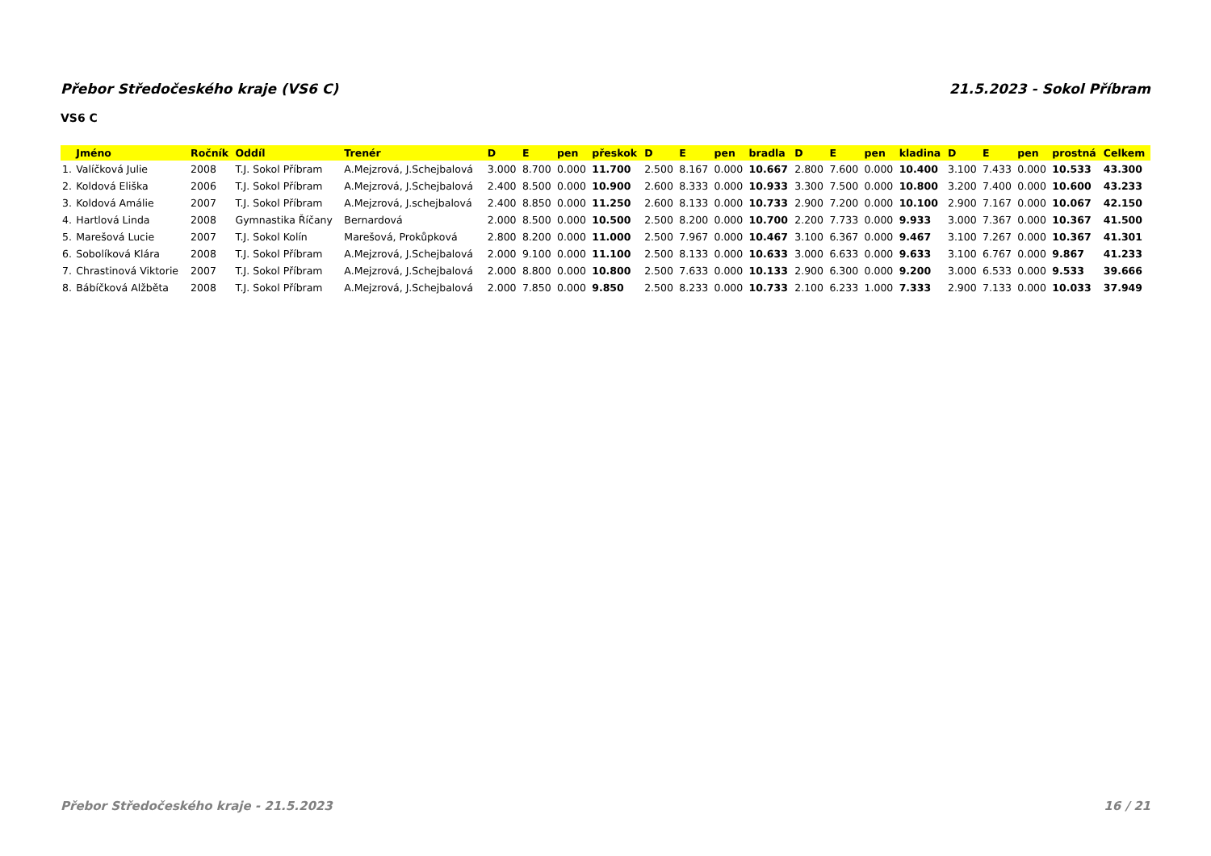Přebor Středočeského kraje (VS6 C) 21.5.2023 - Sokol Příbram
VS6 C
| | Jméno | Ročník | Oddíl | Trenér | D | E | pen | přeskok | D | E | pen | bradla | D | E | pen | kladina | D | E | pen | prostná | Celkem |
| --- | --- | --- | --- | --- | --- | --- | --- | --- | --- | --- | --- | --- | --- | --- | --- | --- | --- | --- | --- | --- | --- |
| 1. | Valíčková Julie | 2008 | T.J. Sokol Příbram | A.Mejzrová, J.Schejbalová | 3.000 | 8.700 | 0.000 | 11.700 | 2.500 | 8.167 | 0.000 | 10.667 | 2.800 | 7.600 | 0.000 | 10.400 | 3.100 | 7.433 | 0.000 | 10.533 | 43.300 |
| 2. | Koldová Eliška | 2006 | T.J. Sokol Příbram | A.Mejzrová, J.Schejbalová | 2.400 | 8.500 | 0.000 | 10.900 | 2.600 | 8.333 | 0.000 | 10.933 | 3.300 | 7.500 | 0.000 | 10.800 | 3.200 | 7.400 | 0.000 | 10.600 | 43.233 |
| 3. | Koldová Amálie | 2007 | T.J. Sokol Příbram | A.Mejzrová, J.schejbalová | 2.400 | 8.850 | 0.000 | 11.250 | 2.600 | 8.133 | 0.000 | 10.733 | 2.900 | 7.200 | 0.000 | 10.100 | 2.900 | 7.167 | 0.000 | 10.067 | 42.150 |
| 4. | Hartlová Linda | 2008 | Gymnastika Říčany | Bernardová | 2.000 | 8.500 | 0.000 | 10.500 | 2.500 | 8.200 | 0.000 | 10.700 | 2.200 | 7.733 | 0.000 | 9.933 | 3.000 | 7.367 | 0.000 | 10.367 | 41.500 |
| 5. | Marešová Lucie | 2007 | T.J. Sokol Kolín | Marešová, Prokůpková | 2.800 | 8.200 | 0.000 | 11.000 | 2.500 | 7.967 | 0.000 | 10.467 | 3.100 | 6.367 | 0.000 | 9.467 | 3.100 | 7.267 | 0.000 | 10.367 | 41.301 |
| 6. | Sobolíková Klára | 2008 | T.J. Sokol Příbram | A.Mejzrová, J.Schejbalová | 2.000 | 9.100 | 0.000 | 11.100 | 2.500 | 8.133 | 0.000 | 10.633 | 3.000 | 6.633 | 0.000 | 9.633 | 3.100 | 6.767 | 0.000 | 9.867 | 41.233 |
| 7. | Chrastinová Viktorie | 2007 | T.J. Sokol Příbram | A.Mejzrová, J.Schejbalová | 2.000 | 8.800 | 0.000 | 10.800 | 2.500 | 7.633 | 0.000 | 10.133 | 2.900 | 6.300 | 0.000 | 9.200 | 3.000 | 6.533 | 0.000 | 9.533 | 39.666 |
| 8. | Bábíčková Alžběta | 2008 | T.J. Sokol Příbram | A.Mejzrová, J.Schejbalová | 2.000 | 7.850 | 0.000 | 9.850 | 2.500 | 8.233 | 0.000 | 10.733 | 2.100 | 6.233 | 1.000 | 7.333 | 2.900 | 7.133 | 0.000 | 10.033 | 37.949 |
Přebor Středočeského kraje - 21.5.2023 16 / 21